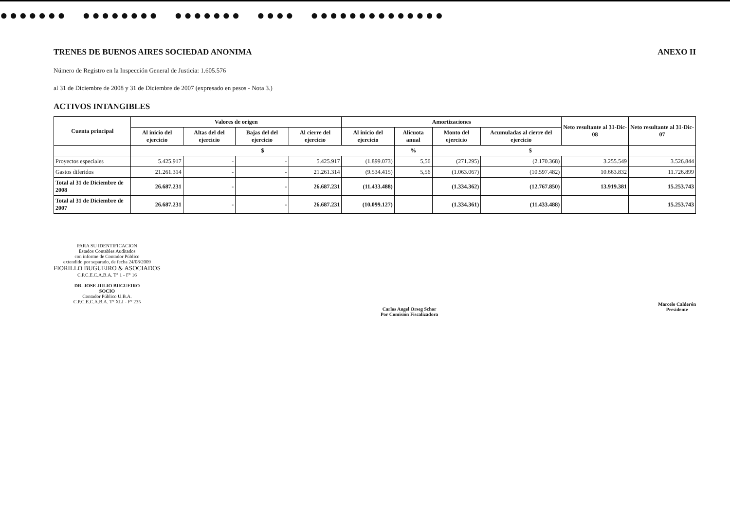●●●●●●● ●●●●●●●● ●●●●●●● ●●●● ●●●●●●●●●●●●●●
TRENES DE BUENOS AIRES SOCIEDAD ANONIMA ANEXO II
Número de Registro en la Inspección General de Justicia: 1.605.576
al 31 de Diciembre de 2008 y 31 de Diciembre de 2007 (expresado en pesos - Nota 3.)
ACTIVOS INTANGIBLES
| Cuenta principal | Valores de origen | | | | Amortizaciones | | | | Neto resultante al 31-Dic-08 | Neto resultante al 31-Dic-07 |
| --- | --- | --- | --- | --- | --- | --- | --- | --- | --- | --- |
| | Al inicio del ejercicio | Altas del del ejercicio | Bajas del del ejercicio | Al cierre del ejercicio | Al inicio del ejercicio | Alícuota anual | Monto del ejercicio | Acumuladas al cierre del ejercicio | | |
| | $ | | | | | % | $ | | | |
| Proyectos especiales | 5.425.917 | - | - | 5.425.917 | (1.899.073) | 5,56 | (271.295) | (2.170.368) | 3.255.549 | 3.526.844 |
| Gastos diferidos | 21.261.314 | - | - | 21.261.314 | (9.534.415) | 5,56 | (1.063.067) | (10.597.482) | 10.663.832 | 11.726.899 |
| Total al 31 de Diciembre de 2008 | 26.687.231 | - | - | 26.687.231 | (11.433.488) | | (1.334.362) | (12.767.850) | 13.919.381 | 15.253.743 |
| Total al 31 de Diciembre de 2007 | 26.687.231 | - | - | 26.687.231 | (10.099.127) | | (1.334.361) | (11.433.488) | | 15.253.743 |
PARA SU IDENTIFICACION
Estados Contables Auditados
con informe de Contador Público
extendido por separado, de fecha 24/08/2009
FIORILLO BUGUEIRO & ASOCIADOS
C.P.C.E.C.A.B.A. T° 1 - F° 16
DR. JOSE JULIO BUGUEIRO
SOCIO
Contador Público U.B.A.
C.P.C.E.C.A.B.A. T° XLI - F° 235
Carlos Angel Orseg Schor
Por Comisión Fiscalizadora
Marcelo Calderón
Presidente